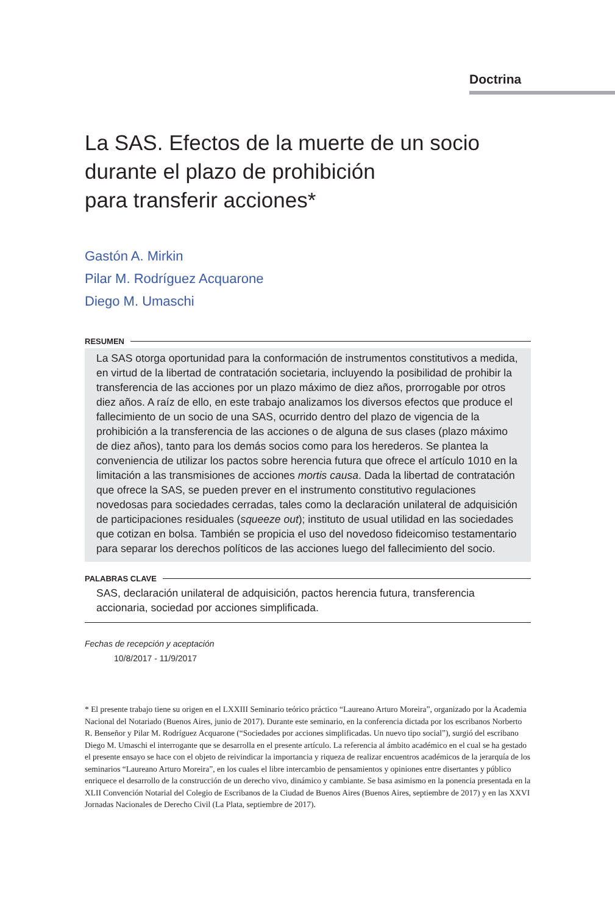Doctrina
La SAS. Efectos de la muerte de un socio
durante el plazo de prohibición
para transferir acciones*
Gastón A. Mirkin
Pilar M. Rodríguez Acquarone
Diego M. Umaschi
RESUMEN
La SAS otorga oportunidad para la conformación de instrumentos constitutivos a medida, en virtud de la libertad de contratación societaria, incluyendo la posibilidad de prohibir la transferencia de las acciones por un plazo máximo de diez años, prorrogable por otros diez años. A raíz de ello, en este trabajo analizamos los diversos efectos que produce el fallecimiento de un socio de una SAS, ocurrido dentro del plazo de vigencia de la prohibición a la transferencia de las acciones o de alguna de sus clases (plazo máximo de diez años), tanto para los demás socios como para los herederos. Se plantea la conveniencia de utilizar los pactos sobre herencia futura que ofrece el artículo 1010 en la limitación a las transmisiones de acciones mortis causa. Dada la libertad de contratación que ofrece la SAS, se pueden prever en el instrumento constitutivo regulaciones novedosas para sociedades cerradas, tales como la declaración unilateral de adquisición de participaciones residuales (squeeze out); instituto de usual utilidad en las sociedades que cotizan en bolsa. También se propicia el uso del novedoso fideicomiso testamentario para separar los derechos políticos de las acciones luego del fallecimiento del socio.
PALABRAS CLAVE
SAS, declaración unilateral de adquisición, pactos herencia futura, transferencia accionaria, sociedad por acciones simplificada.
Fechas de recepción y aceptación
10/8/2017 - 11/9/2017
* El presente trabajo tiene su origen en el LXXIII Seminario teórico práctico “Laureano Arturo Moreira”, organizado por la Academia Nacional del Notariado (Buenos Aires, junio de 2017). Durante este seminario, en la conferencia dictada por los escribanos Norberto R. Benseñor y Pilar M. Rodríguez Acquarone (“Sociedades por acciones simplificadas. Un nuevo tipo social”), surgió del escribano Diego M. Umaschi el interrogante que se desarrolla en el presente artículo. La referencia al ámbito académico en el cual se ha gestado el presente ensayo se hace con el objeto de reivindicar la importancia y riqueza de realizar encuentros académicos de la jerarquía de los seminarios “Laureano Arturo Moreira”, en los cuales el libre intercambio de pensamientos y opiniones entre disertantes y público enriquece el desarrollo de la construcción de un derecho vivo, dinámico y cambiante. Se basa asimismo en la ponencia presentada en la XLII Convención Notarial del Colegio de Escribanos de la Ciudad de Buenos Aires (Buenos Aires, septiembre de 2017) y en las XXVI Jornadas Nacionales de Derecho Civil (La Plata, septiembre de 2017).